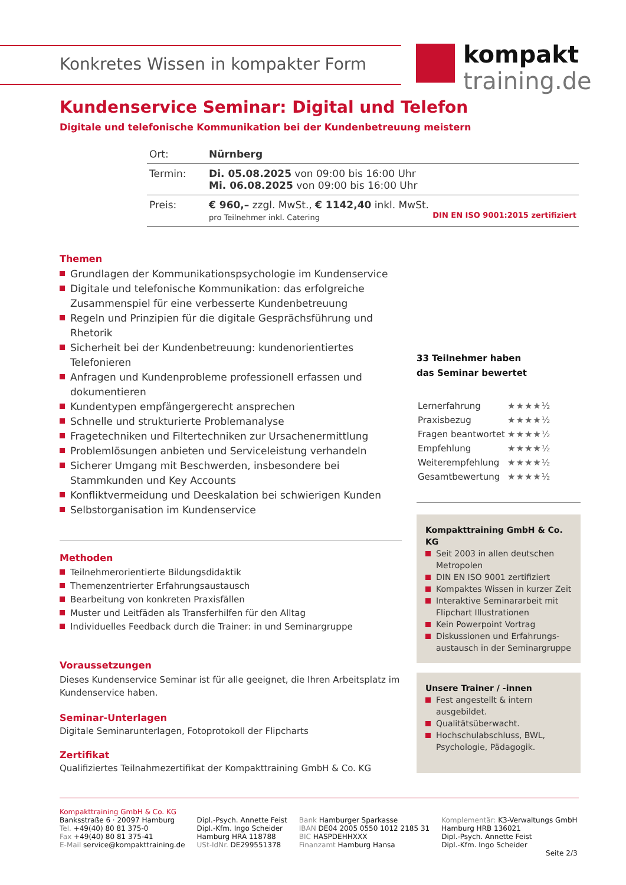Konkretes Wissen in kompakter Form
kompakt
training.de
Kundenservice Seminar: Digital und Telefon
Digitale und telefonische Kommunikation bei der Kundenbetreuung meistern
| Ort: | Nürnberg |
| Termin: | Di. 05.08.2025 von 09:00 bis 16:00 Uhr Mi. 06.08.2025 von 09:00 bis 16:00 Uhr |
| Preis: | € 960,– zzgl. MwSt., € 1142,40 inkl. MwSt. pro Teilnehmer inkl. Catering DIN EN ISO 9001:2015 zertifiziert |
Themen
Grundlagen der Kommunikationspsychologie im Kundenservice
Digitale und telefonische Kommunikation: das erfolgreiche Zusammenspiel für eine verbesserte Kundenbetreuung
Regeln und Prinzipien für die digitale Gesprächsführung und Rhetorik
Sicherheit bei der Kundenbetreuung: kundenorientiertes Telefonieren
Anfragen und Kundenprobleme professionell erfassen und dokumentieren
Kundentypen empfängergerecht ansprechen
Schnelle und strukturierte Problemanalyse
Fragetechniken und Filtertechniken zur Ursachenermittlung
Problemlösungen anbieten und Serviceleistung verhandeln
Sicherer Umgang mit Beschwerden, insbesondere bei Stammkunden und Key Accounts
Konfliktvermeidung und Deeskalation bei schwierigen Kunden
Selbstorganisation im Kundenservice
Methoden
Teilnehmerorientierte Bildungsdidaktik
Themenzentrierter Erfahrungsaustausch
Bearbeitung von konkreten Praxisfällen
Muster und Leitfäden als Transferhilfen für den Alltag
Individuelles Feedback durch die Trainer: in und Seminargruppe
Voraussetzungen
Dieses Kundenservice Seminar ist für alle geeignet, die Ihren Arbeitsplatz im Kundenservice haben.
Seminar-Unterlagen
Digitale Seminarunterlagen, Fotoprotokoll der Flipcharts
Zertifikat
Qualifiziertes Teilnahmezertifikat der Kompakttraining GmbH & Co. KG
33 Teilnehmer haben
das Seminar bewertet
| Lernerfahrung | ★★★★½ |
| Praxisbezug | ★★★★½ |
| Fragen beantwortet | ★★★★½ |
| Empfehlung | ★★★★½ |
| Weiterempfehlung | ★★★★½ |
| Gesamtbewertung | ★★★★½ |
Kompakttraining GmbH & Co. KG
Seit 2003 in allen deutschen Metropolen
DIN EN ISO 9001 zertifiziert
Kompaktes Wissen in kurzer Zeit
Interaktive Seminararbeit mit Flipchart Illustrationen
Kein Powerpoint Vortrag
Diskussionen und Erfahrungs-austausch in der Seminargruppe
Unsere Trainer / -innen
Fest angestellt & intern ausgebildet.
Qualitätsüberwacht.
Hochschulabschluss, BWL, Psychologie, Pädagogik.
Kompakttraining GmbH & Co. KG
Banksstraße 6 · 20097 Hamburg
Tel. +49(40) 80 81 375-0
Fax +49(40) 80 81 375-41
E-Mail service@kompakttraining.de
Dipl.-Psych. Annette Feist
Dipl.-Kfm. Ingo Scheider
Hamburg HRA 118788
USt-IdNr. DE299551378
Bank Hamburger Sparkasse
IBAN DE04 2005 0550 1012 2185 31
BIC HASPDEHHXXX
Finanzamt Hamburg Hansa
Komplementär: K3-Verwaltungs GmbH
Hamburg HRB 136021
Dipl.-Psych. Annette Feist
Dipl.-Kfm. Ingo Scheider
Seite 2/3